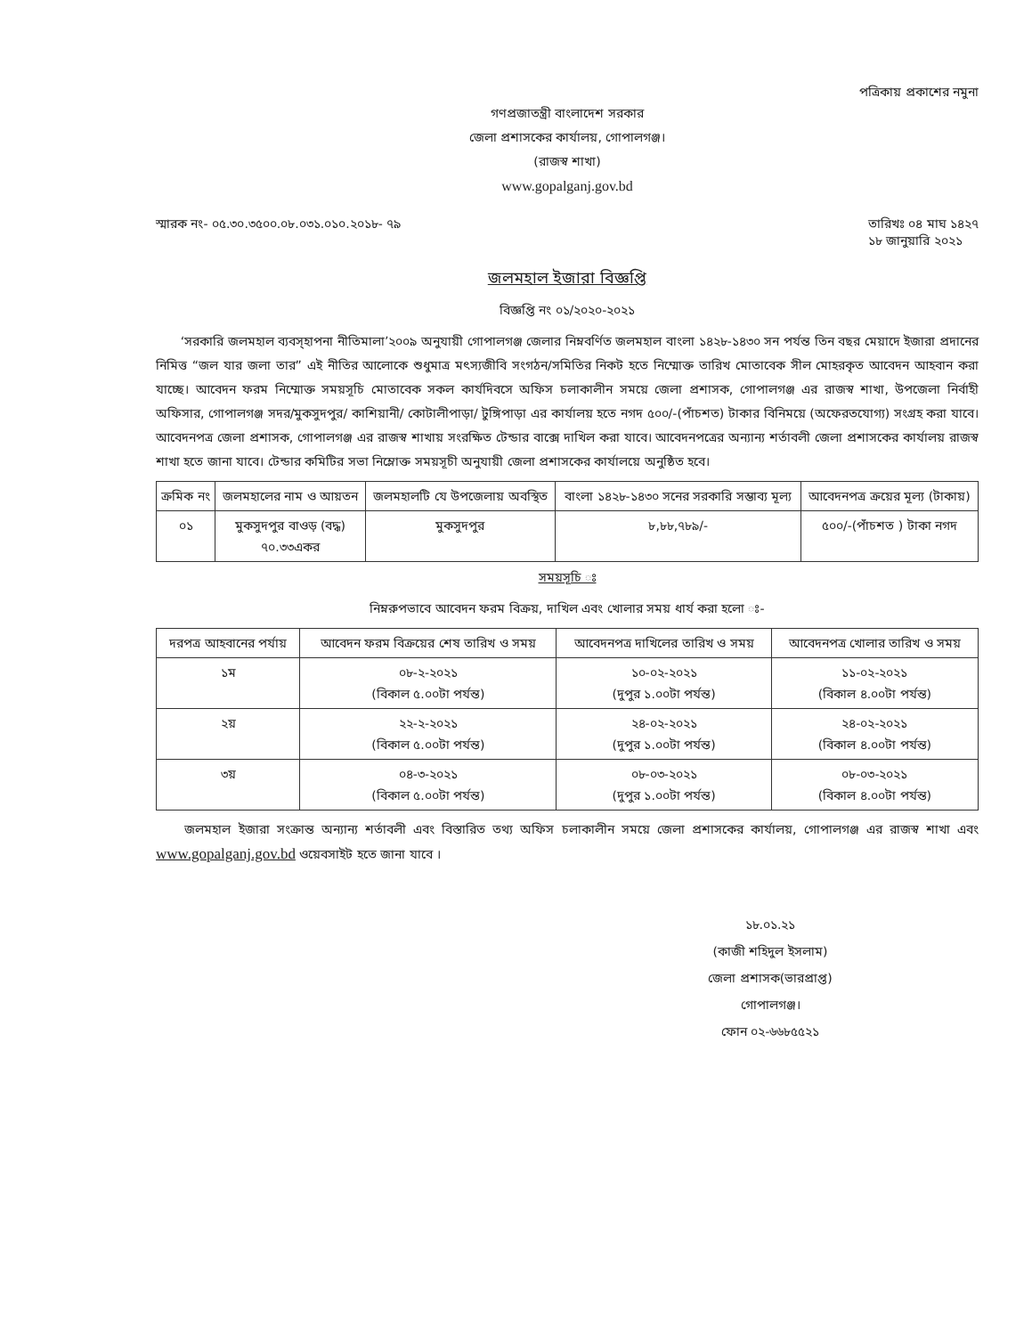পত্রিকায় প্রকাশের নমুনা
গণপ্রজাতন্ত্রী বাংলাদেশ সরকার
জেলা প্রশাসকের কার্যালয়, গোপালগঞ্জ।
(রাজস্ব শাখা)
www.gopalganj.gov.bd
স্মারক নং- ০৫.৩০.৩৫০০.০৮.০৩১.০১০.২০১৮- ৭৯
তারিখঃ ০৪ মাঘ ১৪২৭
১৮ জানুয়ারি ২০২১
জলমহাল ইজারা বিজ্ঞপ্তি
বিজ্ঞপ্তি নং ০১/২০২০-২০২১
‘সরকারি জলমহাল ব্যবস্হাপনা নীতিমালা’২০০৯ অনুযায়ী গোপালগঞ্জ জেলার নিম্নবর্ণিত জলমহাল বাংলা ১৪২৮-১৪৩০ সন পর্যন্ত তিন বছর মেয়াদে ইজারা প্রদানের নিমিত্ত “জল যার জলা তার” এই নীতির আলোকে শুধুমাত্র মৎস্যজীবি সংগঠন/সমিতির নিকট হতে নিম্মোক্ত তারিখ মোতাবেক সীল মোহরকৃত আবেদন আহবান করা যাচ্ছে। আবেদন ফরম নিম্মোক্ত সময়সূচি মোতাবেক সকল কার্যদিবসে অফিস চলাকালীন সময়ে জেলা প্রশাসক, গোপালগঞ্জ এর রাজস্ব শাখা, উপজেলা নির্বাহী অফিসার, গোপালগঞ্জ সদর/মুকসুদপুর/ কাশিয়ানী/ কোটালীপাড়া/ টুঙ্গিপাড়া এর কার্যালয় হতে নগদ ৫০০/-(পাঁচশত) টাকার বিনিময়ে (অফেরতযোগ্য) সংগ্রহ করা যাবে। আবেদনপত্র জেলা প্রশাসক, গোপালগঞ্জ এর রাজস্ব শাখায় সংরক্ষিত টেন্ডার বাক্সে দাখিল করা যাবে। আবেদনপত্রের অন্যান্য শর্তাবলী জেলা প্রশাসকের কার্যালয় রাজস্ব শাখা হতে জানা যাবে। টেন্ডার কমিটির সভা নিম্লোক্ত সময়সূচী অনুযায়ী জেলা প্রশাসকের কার্যালয়ে অনুষ্ঠিত হবে।
| ক্রমিক নং | জলমহালের নাম ও আয়তন | জলমহালটি যে উপজেলায় অবস্থিত | বাংলা ১৪২৮-১৪৩০ সনের সরকারি সম্ভাব্য মূল্য | আবেদনপত্র ক্রয়ের মূল্য (টাকায়) |
| --- | --- | --- | --- | --- |
| ০১ | মুকসুদপুর বাওড় (বদ্ধ) ৭০.৩৩একর | মুকসুদপুর | ৮,৮৮,৭৮৯/- | ৫০০/-(পাঁচশত ) টাকা নগদ |
সময়সূচি ঃ
নিম্নরুপভাবে আবেদন ফরম বিক্রয়, দাখিল এবং খোলার সময় ধার্য করা হলো ঃ-
| দরপত্র আহবানের পর্যায় | আবেদন ফরম বিক্রয়ের শেষ তারিখ ও সময় | আবেদনপত্র দাখিলের তারিখ ও সময় | আবেদনপত্র খোলার তারিখ ও সময় |
| --- | --- | --- | --- |
| ১ম | ০৮-২-২০২১ (বিকাল ৫.০০টা পর্যন্ত) | ১০-০২-২০২১ (দুপুর ১.০০টা পর্যন্ত) | ১১-০২-২০২১ (বিকাল ৪.০০টা পর্যন্ত) |
| ২য় | ২২-২-২০২১ (বিকাল ৫.০০টা পর্যন্ত) | ২৪-০২-২০২১ (দুপুর ১.০০টা পর্যন্ত) | ২৪-০২-২০২১ (বিকাল ৪.০০টা পর্যন্ত) |
| ৩য় | ০৪-৩-২০২১ (বিকাল ৫.০০টা পর্যন্ত) | ০৮-০৩-২০২১ (দুপুর ১.০০টা পর্যন্ত) | ০৮-০৩-২০২১ (বিকাল ৪.০০টা পর্যন্ত) |
জলমহাল ইজারা সংক্রান্ত অন্যান্য শর্তাবলী এবং বিস্তারিত তথ্য অফিস চলাকালীন সময়ে জেলা প্রশাসকের কার্যালয়, গোপালগঞ্জ এর রাজস্ব শাখা এবং www.gopalganj.gov.bd ওয়েবসাইট হতে জানা যাবে ।
১৮.০১.২১
(কাজী শহিদুল ইসলাম)
জেলা প্রশাসক(ভারপ্রাপ্ত)
গোপালগঞ্জ।
ফোন ০২-৬৬৮৫৫২১